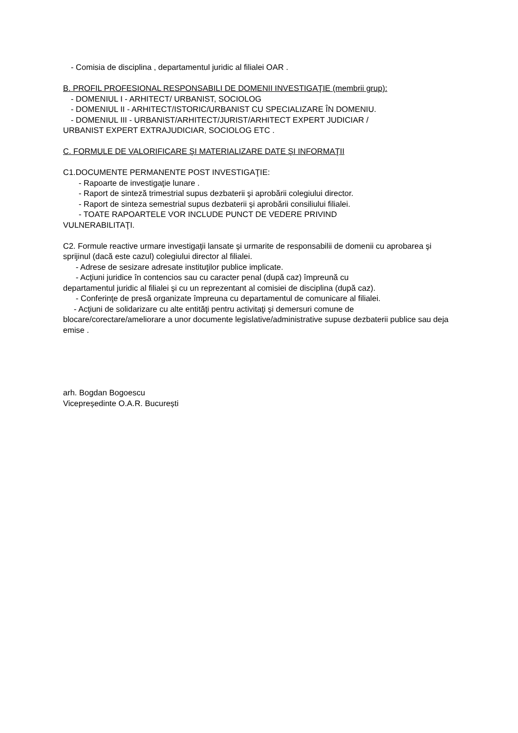- Comisia de disciplina , departamentul juridic al filialei OAR .
B. PROFIL PROFESIONAL RESPONSABILI DE DOMENII INVESTIGAŢIE (membrii grup):
- DOMENIUL I - ARHITECT/ URBANIST, SOCIOLOG
- DOMENIUL II - ARHITECT/ISTORIC/URBANIST CU SPECIALIZARE ÎN DOMENIU.
- DOMENIUL III - URBANIST/ARHITECT/JURIST/ARHITECT EXPERT JUDICIAR /
URBANIST EXPERT EXTRAJUDICIAR, SOCIOLOG ETC .
C. FORMULE DE VALORIFICARE ŞI MATERIALIZARE DATE ŞI INFORMAŢII
C1.DOCUMENTE PERMANENTE POST INVESTIGAŢIE:
- Rapoarte de investigaţie lunare .
- Raport de sinteză trimestrial supus dezbaterii şi aprobării colegiului director.
- Raport de sinteza semestrial supus dezbaterii şi aprobării consiliului filialei.
- TOATE RAPOARTELE VOR INCLUDE PUNCT DE VEDERE PRIVIND
VULNERABILITAŢI.
C2. Formule reactive urmare investigaţii lansate şi urmarite de responsabilii de domenii cu aprobarea şi sprijinul (dacă este cazul) colegiului director al filialei.
- Adrese de sesizare adresate instituţilor publice implicate.
- Acţiuni juridice în contencios sau cu caracter penal (după caz) împreună cu
departamentul juridic al filialei şi cu un reprezentant al comisiei de disciplina (după caz).
- Conferinţe de presă organizate împreuna cu departamentul de comunicare al filialei.
- Acţiuni de solidarizare cu alte entităţi pentru activitaţi şi demersuri comune de
blocare/corectare/ameliorare a unor documente legislative/administrative supuse dezbaterii publice sau deja emise .
arh. Bogdan Bogoescu
Vicepreședinte O.A.R. București